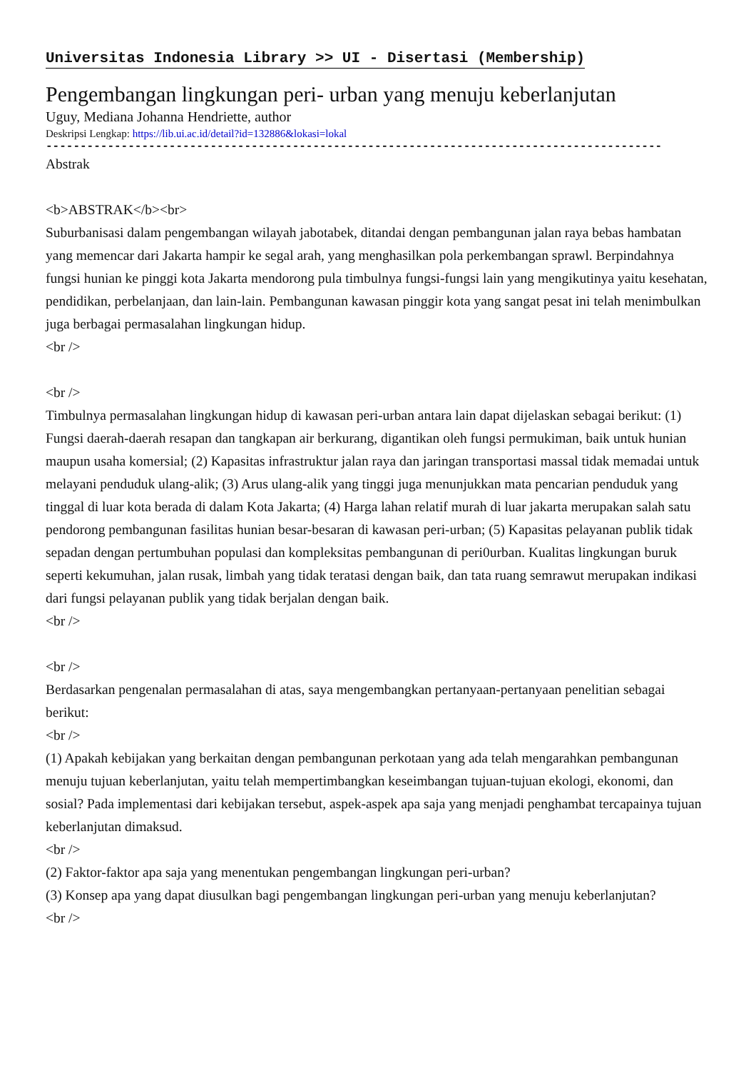Universitas Indonesia Library >> UI - Disertasi (Membership)
Pengembangan lingkungan peri- urban yang menuju keberlanjutan
Uguy, Mediana Johanna Hendriette, author
Deskripsi Lengkap: https://lib.ui.ac.id/detail?id=132886&lokasi=lokal
------------------------------------------------------------------------------------------
Abstrak
<b>ABSTRAK</b><br>
Suburbanisasi dalam pengembangan wilayah jabotabek, ditandai dengan pembangunan jalan raya bebas hambatan yang memencar dari Jakarta hampir ke segal arah, yang menghasilkan pola perkembangan sprawl. Berpindahnya fungsi hunian ke pinggi kota Jakarta mendorong pula timbulnya fungsi-fungsi lain yang mengikutinya yaitu kesehatan, pendidikan, perbelanjaan, dan lain-lain. Pembangunan kawasan pinggir kota yang sangat pesat ini telah menimbulkan juga berbagai permasalahan lingkungan hidup.
<br />
<br />
Timbulnya permasalahan lingkungan hidup di kawasan peri-urban antara lain dapat dijelaskan sebagai berikut: (1) Fungsi daerah-daerah resapan dan tangkapan air berkurang, digantikan oleh fungsi permukiman, baik untuk hunian maupun usaha komersial; (2) Kapasitas infrastruktur jalan raya dan jaringan transportasi massal tidak memadai untuk melayani penduduk ulang-alik; (3) Arus ulang-alik yang tinggi juga menunjukkan mata pencarian penduduk yang tinggal di luar kota berada di dalam Kota Jakarta; (4) Harga lahan relatif murah di luar jakarta merupakan salah satu pendorong pembangunan fasilitas hunian besar-besaran di kawasan peri-urban; (5) Kapasitas pelayanan publik tidak sepadan dengan pertumbuhan populasi dan kompleksitas pembangunan di peri0urban. Kualitas lingkungan buruk seperti kekumuhan, jalan rusak, limbah yang tidak teratasi dengan baik, dan tata ruang semrawut merupakan indikasi dari fungsi pelayanan publik yang tidak berjalan dengan baik.
<br />
<br />
Berdasarkan pengenalan permasalahan di atas, saya mengembangkan pertanyaan-pertanyaan penelitian sebagai berikut:
<br />
(1) Apakah kebijakan yang berkaitan dengan pembangunan perkotaan yang ada telah mengarahkan pembangunan menuju tujuan keberlanjutan, yaitu telah mempertimbangkan keseimbangan tujuan-tujuan ekologi, ekonomi, dan sosial? Pada implementasi dari kebijakan tersebut, aspek-aspek apa saja yang menjadi penghambat tercapainya tujuan keberlanjutan dimaksud.
<br />
(2) Faktor-faktor apa saja yang menentukan pengembangan lingkungan peri-urban?
(3) Konsep apa yang dapat diusulkan bagi pengembangan lingkungan peri-urban yang menuju keberlanjutan?
<br />